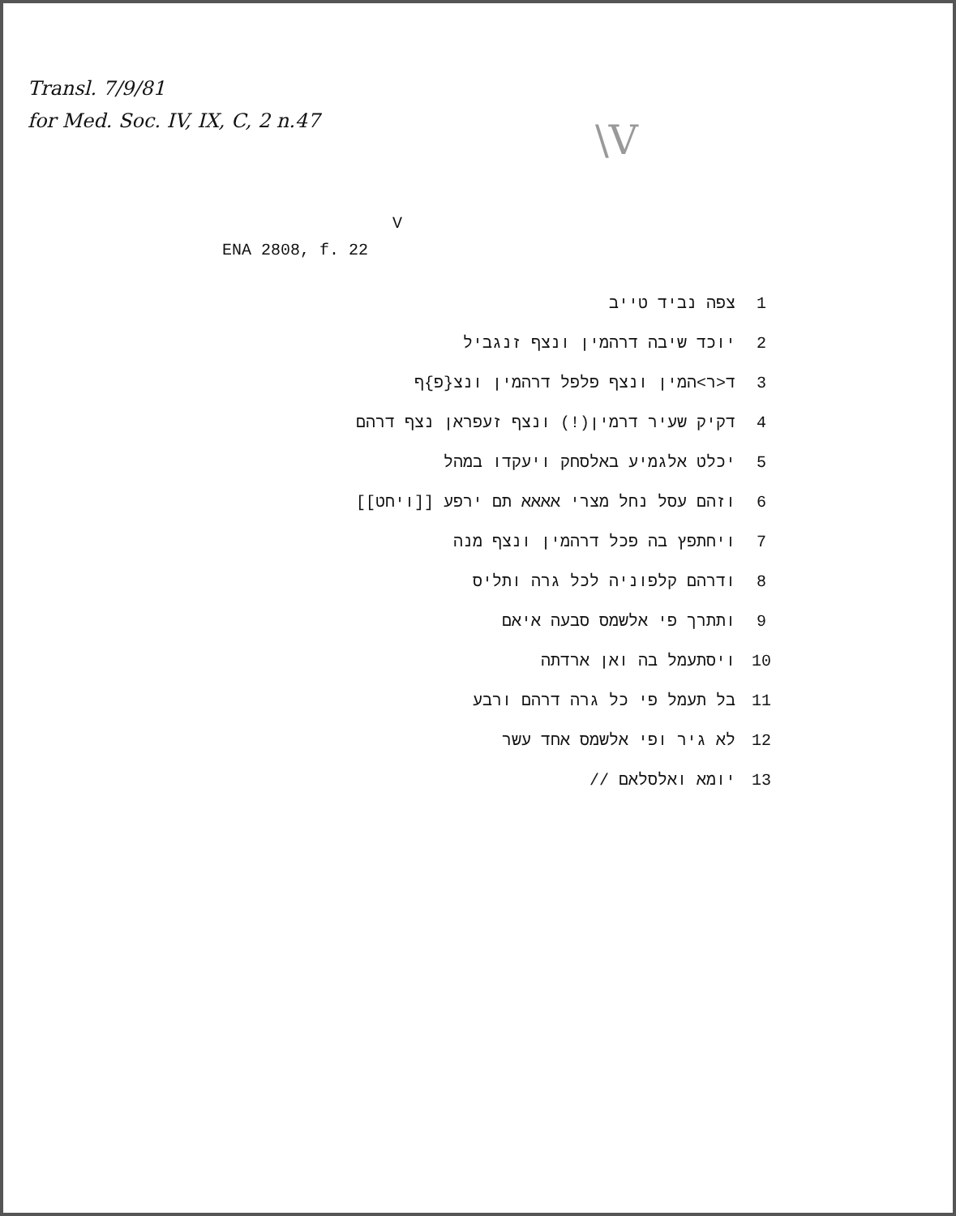Transl. 7/9/81
for Med. Soc. IV, IX, C, 2 n.47
\V
V
ENA 2808, f. 22
1 צפה נביד טייב
2 יוכד שיבה דרהמין ונצף זנגביל
3 ד<ר>המין ונצף פלפל דרהמין ונצ{פ}ף
4 דקיק שעיר דרמין(!) ונצף זעפראן נצף דרהם
5 יכלט אלגמיע באלסחק ויעקדו במהל
6 וזהם עסל נחל מצרי אאאא תם ירפע [[ויחט]]
7 ויחתפץ בה פכל דרהמין ונצף מנה
8 ודרהם קלפוניה לכל גרה ותליס
9 ותתרך פי אלשמס סבעה איאם
10 ויסתעמל בה ואן ארדתה
11 בל תעמל פי כל גרה דרהם ורבע
12 לא גיר ופי אלשמס אחד עשר
13 יומא ואלסלאם //